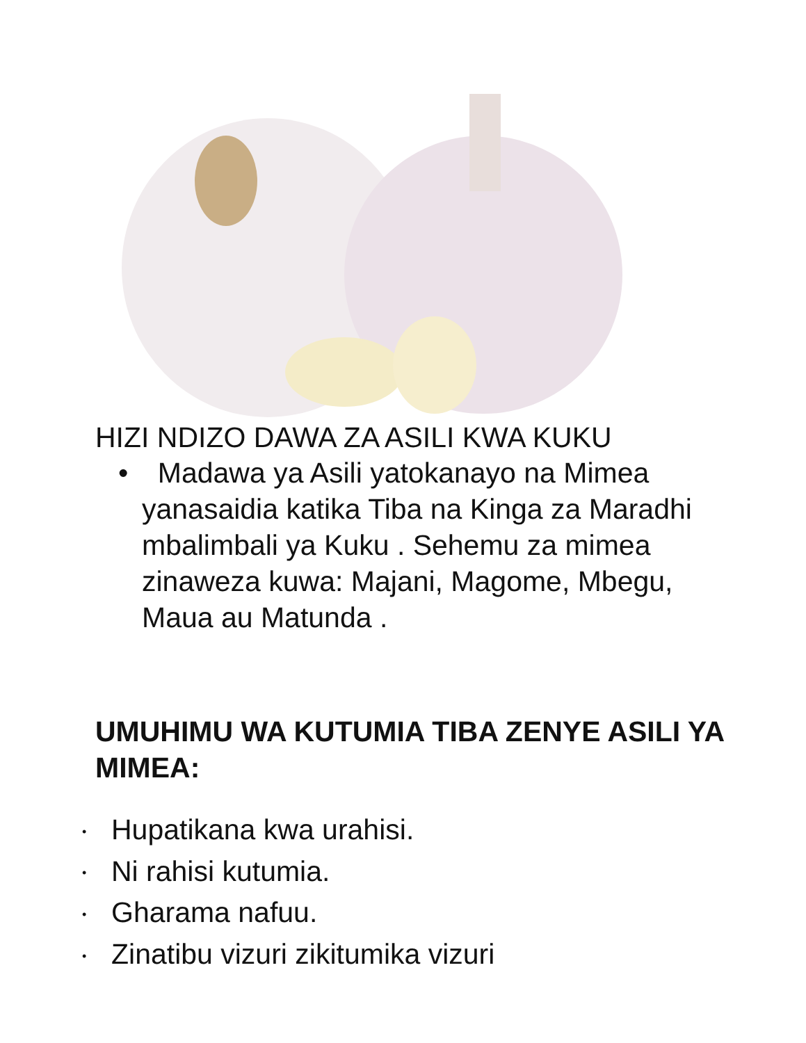HIZI NDIZO DAWA ZA ASILI KWA KUKU
• Madawa ya Asili yatokanayo na Mimea yanasaidia katika Tiba na Kinga za Maradhi mbalimbali ya Kuku . Sehemu za mimea zinaweza kuwa: Majani, Magome, Mbegu, Maua au Matunda .
UMUHIMU WA KUTUMIA TIBA ZENYE ASILI YA MIMEA:
• Hupatikana kwa urahisi.
• Ni rahisi kutumia.
• Gharama nafuu.
• Zinatibu vizuri zikitumika vizuri